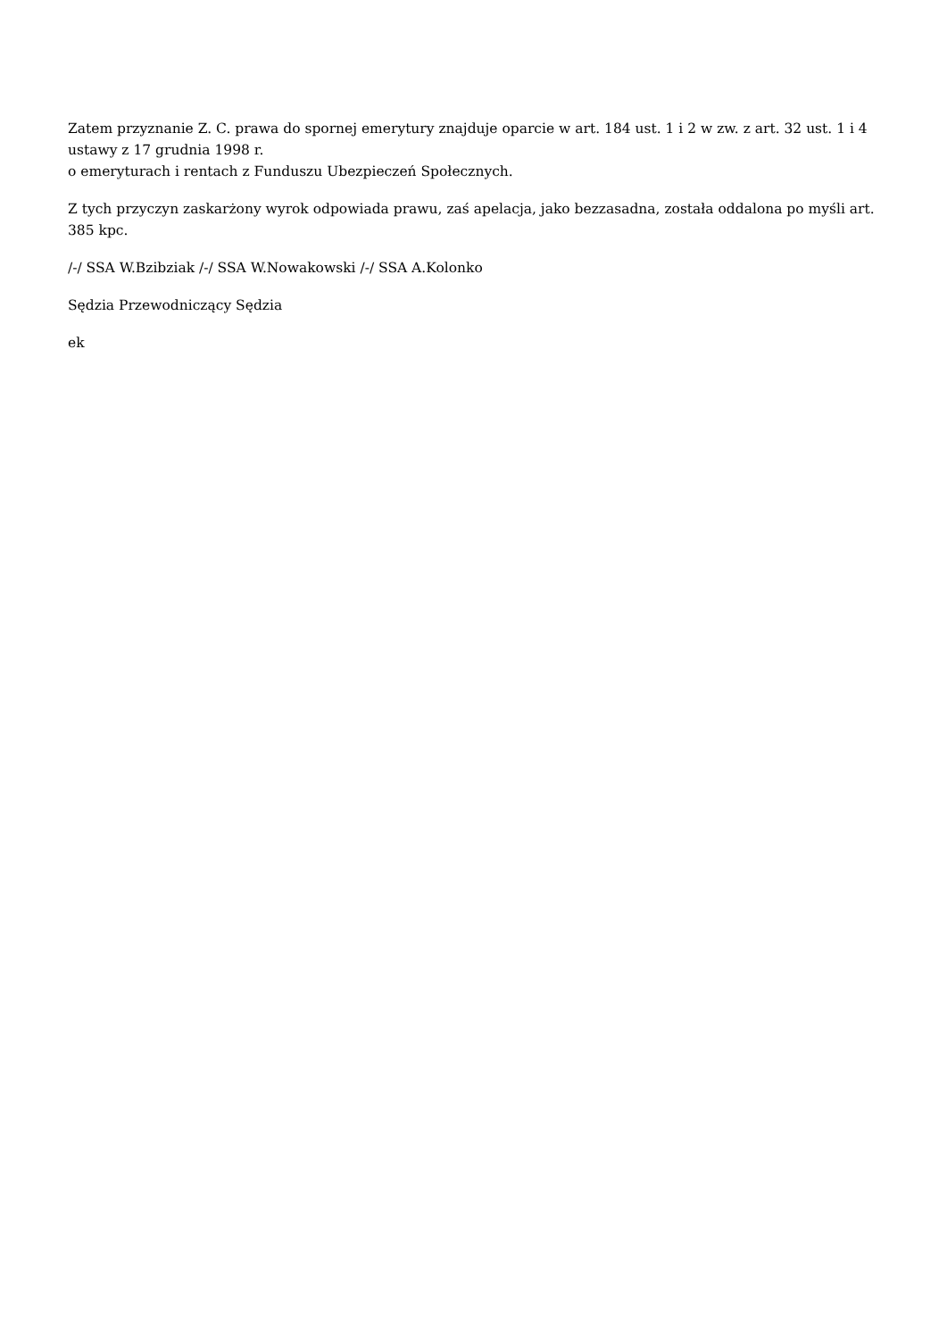Zatem przyznanie Z. C. prawa do spornej emerytury znajduje oparcie w art. 184 ust. 1 i 2 w zw. z art. 32 ust. 1 i 4 ustawy z 17 grudnia 1998 r.
o emeryturach i rentach z Funduszu Ubezpieczeń Społecznych.
Z tych przyczyn zaskarżony wyrok odpowiada prawu, zaś apelacja, jako bezzasadna, została oddalona po myśli art. 385 kpc.
/-/ SSA W.Bzibziak /-/ SSA W.Nowakowski /-/ SSA A.Kolonko
Sędzia Przewodniczący Sędzia
ek